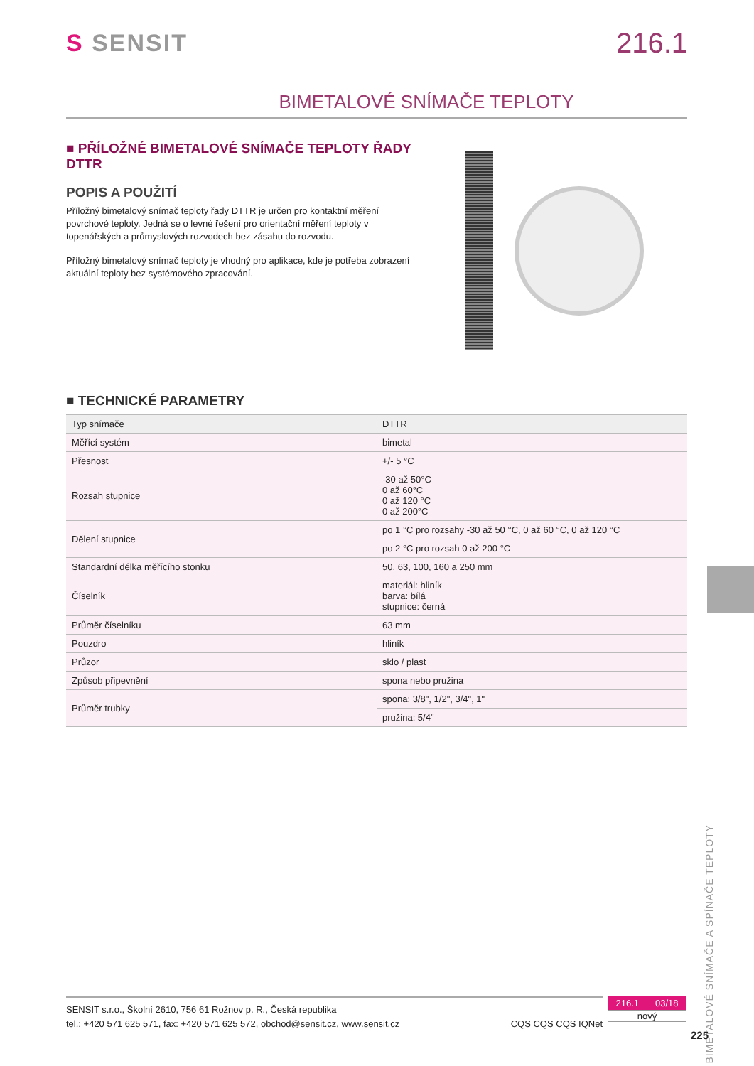S SENSIT
216.1
BIMETALOVÉ SNÍMAČE TEPLOTY
■ PŘÍLOŽNÉ BIMETALOVÉ SNÍMAČE TEPLOTY ŘADY DTTR
POPIS A POUŽITÍ
Příložný bimetalový snímač teploty řady DTTR je určen pro kontaktní měření povrchové teploty. Jedná se o levné řešení pro orientační měření teploty v topenářských a průmyslových rozvodech bez zásahu do rozvodu.
Příložný bimetalový snímač teploty je vhodný pro aplikace, kde je potřeba zobrazení aktuální teploty bez systémového zpracování.
■ TECHNICKÉ PARAMETRY
| Typ snímače | DTTR |
| Měřící systém | bimetal |
| Přesnost | +/- 5 °C |
| Rozsah stupnice | -30 až 50°C 0 až 60°C 0 až 120 °C 0 až 200°C |
| Dělení stupnice | po 1 °C pro rozsahy -30 až 50 °C, 0 až 60 °C, 0 až 120 °C |
| | po 2 °C pro rozsah 0 až 200 °C |
| Standardní délka měřícího stonku | 50, 63, 100, 160 a 250 mm |
| Číselník | materiál: hliník barva: bílá stupnice: černá |
| Průměr číselníku | 63 mm |
| Pouzdro | hliník |
| Průzor | sklo / plast |
| Způsob připevnění | spona nebo pružina |
| Průměr trubky | spona: 3/8", 1/2", 3/4", 1" |
| | pružina: 5/4" |
BIMETALOVÉ SNÍMAČE A SPÍNAČE TEPLOTY
SENSIT s.r.o., Školní 2610, 756 61 Rožnov p. R., Česká republika
tel.: +420 571 625 571, fax: +420 571 625 572, obchod@sensit.cz, www.sensit.cz CQS CQS CQS IQNet
216.1 03/18
nový
225